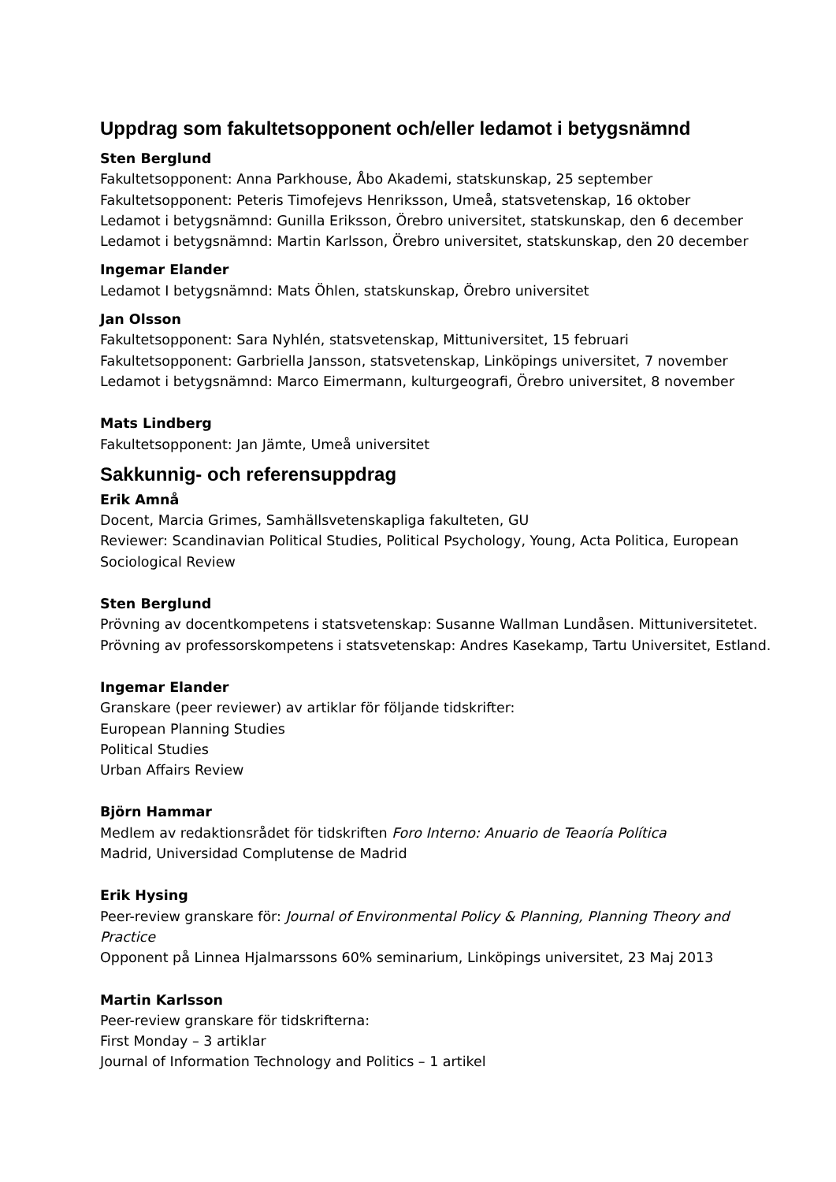Uppdrag som fakultetsopponent och/eller ledamot i betygsnämnd
Sten Berglund
Fakultetsopponent: Anna Parkhouse, Åbo Akademi, statskunskap, 25 september
Fakultetsopponent: Peteris Timofejevs Henriksson, Umeå, statsvetenskap, 16 oktober
Ledamot i betygsnämnd: Gunilla Eriksson, Örebro universitet, statskunskap, den 6 december
Ledamot i betygsnämnd: Martin Karlsson, Örebro universitet, statskunskap, den 20 december
Ingemar Elander
Ledamot I betygsnämnd: Mats Öhlen, statskunskap, Örebro universitet
Jan Olsson
Fakultetsopponent: Sara Nyhlén, statsvetenskap, Mittuniversitet, 15 februari
Fakultetsopponent: Garbriella Jansson, statsvetenskap, Linköpings universitet, 7 november
Ledamot i betygsnämnd: Marco Eimermann, kulturgeografi, Örebro universitet, 8 november
Mats Lindberg
Fakultetsopponent: Jan Jämte, Umeå universitet
Sakkunnig- och referensuppdrag
Erik Amnå
Docent, Marcia Grimes, Samhällsvetenskapliga fakulteten, GU
Reviewer: Scandinavian Political Studies, Political Psychology, Young, Acta Politica, European Sociological Review
Sten Berglund
Prövning av docentkompetens i statsvetenskap: Susanne Wallman Lundåsen. Mittuniversitetet.
Prövning av professorskompetens i statsvetenskap: Andres Kasekamp, Tartu Universitet, Estland.
Ingemar Elander
Granskare (peer reviewer) av artiklar för följande tidskrifter:
European Planning Studies
Political Studies
Urban Affairs Review
Björn Hammar
Medlem av redaktionsrådet för tidskriften Foro Interno: Anuario de Teaoría Política
Madrid, Universidad Complutense de Madrid
Erik Hysing
Peer-review granskare för: Journal of Environmental Policy & Planning, Planning Theory and Practice
Opponent på Linnea Hjalmarssons 60% seminarium, Linköpings universitet, 23 Maj 2013
Martin Karlsson
Peer-review granskare för tidskrifterna:
First Monday – 3 artiklar
Journal of Information Technology and Politics – 1 artikel